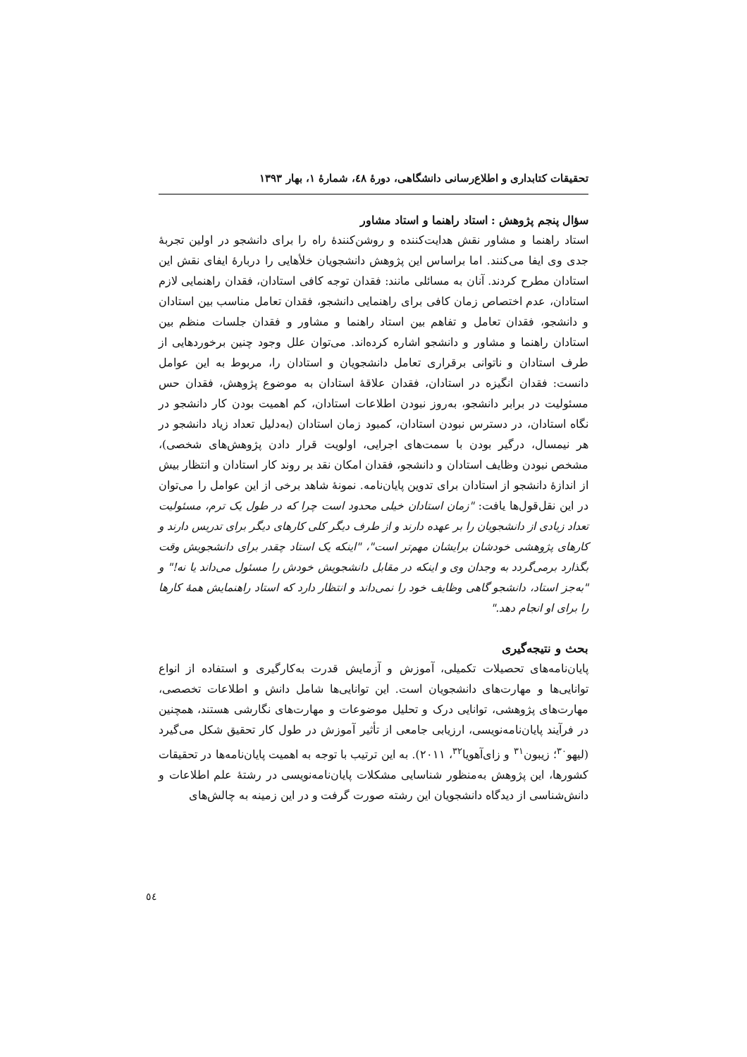تحقیقات کتابداری و اطلاع‌رسانی دانشگاهی، دورهٔ ٤٨، شمارهٔ ١، بهار ١٣٩٣
سؤال پنجم پژوهش : استاد راهنما و استاد مشاور
استاد راهنما و مشاور نقش هدایت‌کننده و روشن‌کنندهٔ راه را برای دانشجو در اولین تجربهٔ جدی وی ایفا می‌کنند. اما براساس این پژوهش دانشجویان خلأهایی را دربارهٔ ایفای نقش این استادان مطرح کردند. آنان به مسائلی مانند: فقدان توجه کافی استادان، فقدان راهنمایی لازم استادان، عدم اختصاص زمان کافی برای راهنمایی دانشجو، فقدان تعامل مناسب بین استادان و دانشجو، فقدان تعامل و تفاهم بین استاد راهنما و مشاور و فقدان جلسات منظم بین استادان راهنما و مشاور و دانشجو اشاره کرده‌اند. می‌توان علل وجود چنین برخوردهایی از طرف استادان و ناتوانی برقراری تعامل دانشجویان و استادان را، مربوط به این عوامل دانست: فقدان انگیزه در استادان، فقدان علاقهٔ استادان به موضوع پژوهش، فقدان حس مسئولیت در برابر دانشجو، به‌روز نبودن اطلاعات استادان، کم اهمیت بودن کار دانشجو در نگاه استادان، در دسترس نبودن استادان، کمبود زمان استادان (به‌دلیل تعداد زیاد دانشجو در هر نیمسال، درگیر بودن با سمت‌های اجرایی، اولویت قرار دادن پژوهش‌های شخصی)، مشخص نبودن وظایف استادان و دانشجو، فقدان امکان نقد بر روند کار استادان و انتظار بیش از اندازهٔ دانشجو از استادان برای تدوین پایان‌نامه. نمونهٔ شاهد برخی از این عوامل را می‌توان در این نقل‌قول‌ها یافت: "زمان استادان خیلی محدود است چرا که در طول یک ترم، مسئولیت تعداد زیادی از دانشجویان را بر عهده دارند و از طرف دیگر کلی کارهای دیگر برای تدریس دارند و کارهای پژوهشی خودشان برایشان مهم‌تر است"، "اینکه یک استاد چقدر برای دانشجویش وقت بگذارد برمی‌گردد به وجدان وی و اینکه در مقابل دانشجویش خودش را مسئول می‌داند یا نه!" و "به‌جز استاد، دانشجو گاهی وظایف خود را نمی‌داند و انتظار دارد که استاد راهنمایش همهٔ کارها را برای او انجام دهد."
بحث و نتیجه‌گیری
پایان‌نامه‌های تحصیلات تکمیلی، آموزش و آزمایش قدرت به‌کارگیری و استفاده از انواع توانایی‌ها و مهارت‌های دانشجویان است. این توانایی‌ها شامل دانش و اطلاعات تخصصی، مهارت‌های پژوهشی، توانایی درک و تحلیل موضوعات و مهارت‌های نگارشی هستند، همچنین در فرآیند پایان‌نامه‌نویسی، ارزیابی جامعی از تأثیر آموزش در طول کار تحقیق شکل می‌گیرد (لیهو<sup>٣٠</sup>؛ زیبون<sup>٣١</sup> و زای‌آهویا<sup>٣٢</sup>، ٢٠١١). به این ترتیب با توجه به اهمیت پایان‌نامه‌ها در تحقیقات کشورها، این پژوهش به‌منظور شناسایی مشکلات پایان‌نامه‌نویسی در رشتهٔ علم اطلاعات و دانش‌شناسی از دیدگاه دانشجویان این رشته صورت گرفت و در این زمینه به چالش‌های
٥٤